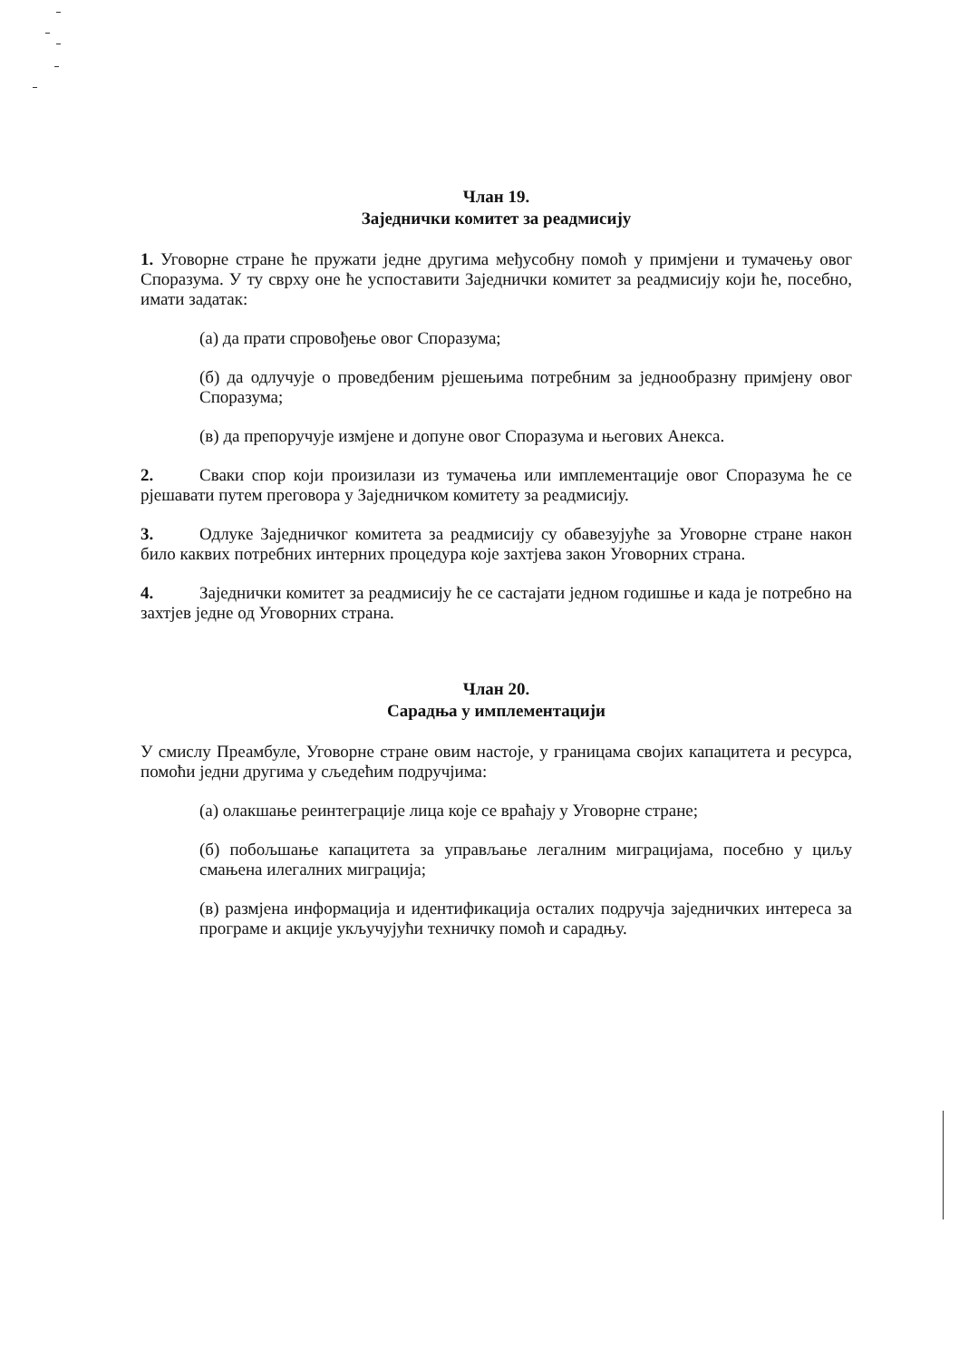Члан 19.
Заједнички комитет за реадмисију
1. Уговорне стране ће пружати једне другима међусобну помоћ у примјени и тумачењу овог Споразума. У ту сврху оне ће успоставити Заједнички комитет за реадмисију који ће, посебно, имати задатак:
(а) да прати спровођење овог Споразума;
(б) да одлучује о проведбеним рјешењима потребним за једнообразну примјену овог Споразума;
(в) да препоручује измјене и допуне овог Споразума и његових Анекса.
2. Сваки спор који произилази из тумачења или имплементације овог Споразума ће се рјешавати путем преговора у Заједничком комитету за реадмисију.
3. Одлуке Заједничког комитета за реадмисију су обавезујуће за Уговорне стране након било каквих потребних интерних процедура које захтјева закон Уговорних страна.
4. Заједнички комитет за реадмисију ће се састајати једном годишње и када је потребно на захтјев једне од Уговорних страна.
Члан 20.
Сарадња у имплементацији
У смислу Преамбуле, Уговорне стране овим настоје, у границама својих капацитета и ресурса, помоћи једни другима у сљедећим подручјима:
(а) олакшање реинтеграције лица које се враћају у Уговорне стране;
(б) побољшање капацитета за управљање легалним миграцијама, посебно у циљу смањена илегалних миграција;
(в) размјена информација и идентификација осталих подручја заједничких интереса за програме и акције укључујући техничку помоћ и сарадњу.